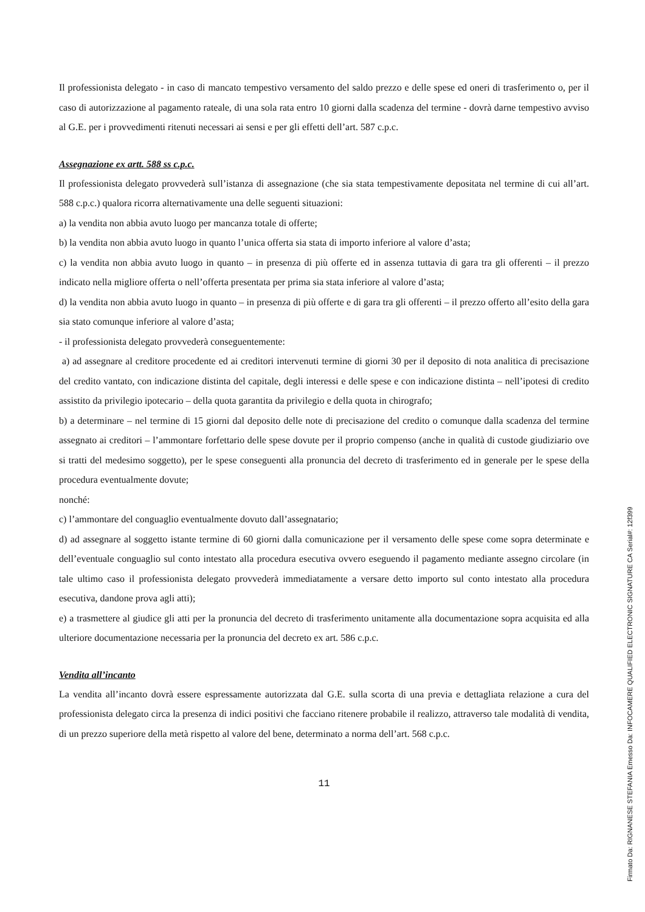Il professionista delegato - in caso di mancato tempestivo versamento del saldo prezzo e delle spese ed oneri di trasferimento o, per il caso di autorizzazione al pagamento rateale, di una sola rata entro 10 giorni dalla scadenza del termine - dovrà darne tempestivo avviso al G.E. per i provvedimenti ritenuti necessari ai sensi e per gli effetti dell’art. 587 c.p.c.
Assegnazione ex artt. 588 ss c.p.c.
Il professionista delegato provvederà sull’istanza di assegnazione (che sia stata tempestivamente depositata nel termine di cui all’art. 588 c.p.c.) qualora ricorra alternativamente una delle seguenti situazioni:
a) la vendita non abbia avuto luogo per mancanza totale di offerte;
b) la vendita non abbia avuto luogo in quanto l’unica offerta sia stata di importo inferiore al valore d’asta;
c) la vendita non abbia avuto luogo in quanto – in presenza di più offerte ed in assenza tuttavia di gara tra gli offerenti – il prezzo indicato nella migliore offerta o nell’offerta presentata per prima sia stata inferiore al valore d’asta;
d) la vendita non abbia avuto luogo in quanto – in presenza di più offerte e di gara tra gli offerenti – il prezzo offerto all’esito della gara sia stato comunque inferiore al valore d’asta;
- il professionista delegato provvederà conseguentemente:
a) ad assegnare al creditore procedente ed ai creditori intervenuti termine di giorni 30 per il deposito di nota analitica di precisazione del credito vantato, con indicazione distinta del capitale, degli interessi e delle spese e con indicazione distinta – nell’ipotesi di credito assistito da privilegio ipotecario – della quota garantita da privilegio e della quota in chirografo;
b) a determinare – nel termine di 15 giorni dal deposito delle note di precisazione del credito o comunque dalla scadenza del termine assegnato ai creditori – l’ammontare forfettario delle spese dovute per il proprio compenso (anche in qualità di custode giudiziario ove si tratti del medesimo soggetto), per le spese conseguenti alla pronuncia del decreto di trasferimento ed in generale per le spese della procedura eventualmente dovute;
nonché:
c) l’ammontare del conguaglio eventualmente dovuto dall’assegnatario;
d) ad assegnare al soggetto istante termine di 60 giorni dalla comunicazione per il versamento delle spese come sopra determinate e dell’eventuale conguaglio sul conto intestato alla procedura esecutiva ovvero eseguendo il pagamento mediante assegno circolare (in tale ultimo caso il professionista delegato provvederà immediatamente a versare detto importo sul conto intestato alla procedura esecutiva, dandone prova agli atti);
e) a trasmettere al giudice gli atti per la pronuncia del decreto di trasferimento unitamente alla documentazione sopra acquisita ed alla ulteriore documentazione necessaria per la pronuncia del decreto ex art. 586 c.p.c.
Vendita all’incanto
La vendita all’incanto dovrà essere espressamente autorizzata dal G.E. sulla scorta di una previa e dettagliata relazione a cura del professionista delegato circa la presenza di indici positivi che facciano ritenere probabile il realizzo, attraverso tale modalità di vendita, di un prezzo superiore della metà rispetto al valore del bene, determinato a norma dell’art. 568 c.p.c.
11
Firmato Da: RIGNANESE STEFANIA Emesso Da: INFOCAMERE QUALIFIED ELECTRONIC SIGNATURE CA Serial#: 12f399